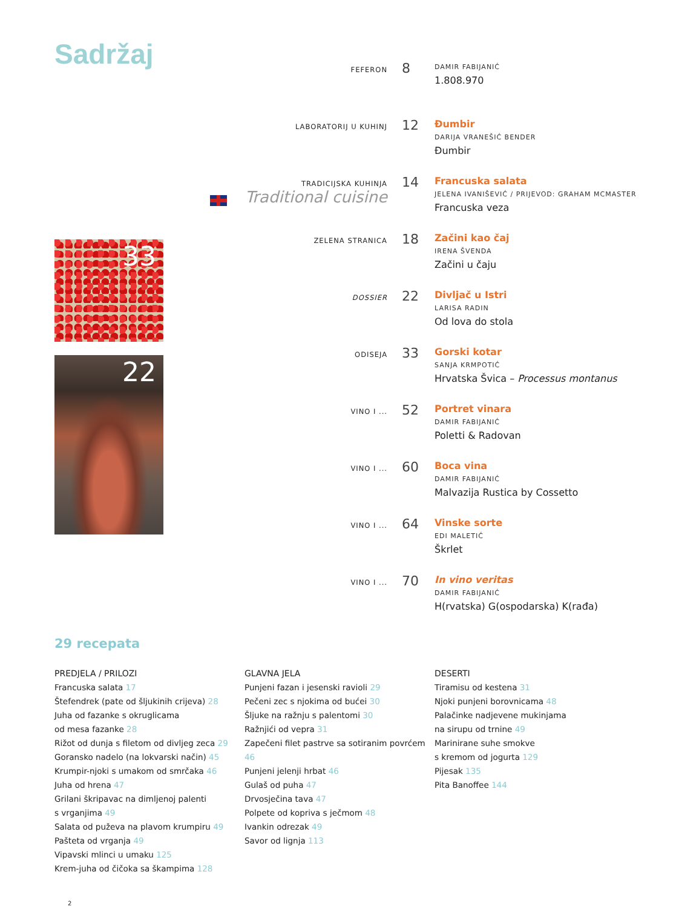Sadržaj
33
22
FEFERON
8
DAMIR FABIJANIĆ
1.808.970
LABORATORIJ U KUHINJ
12
Đumbir
DARIJA VRANEŠIĆ BENDER
Đumbir
TRADICIJSKA KUHINJA
Traditional cuisine
14
Francuska salata
JELENA IVANIŠEVIĆ / PRIJEVOD: GRAHAM MCMASTER
Francuska veza
ZELENA STRANICA
18
Začini kao čaj
IRENA ŠVENDA
Začini u čaju
DOSSIER
22
Divljač u Istri
LARISA RADIN
Od lova do stola
ODISEJA
33
Gorski kotar
SANJA KRMPOTIĆ
Hrvatska Švica – Processus montanus
VINO I ...
52
Portret vinara
DAMIR FABIJANIĆ
Poletti & Radovan
VINO I ...
60
Boca vina
DAMIR FABIJANIĆ
Malvazija Rustica by Cossetto
VINO I ...
64
Vinske sorte
EDI MALETIĆ
Škrlet
VINO I ...
70
In vino veritas
DAMIR FABIJANIĆ
H(rvatska) G(ospodarska) K(rađa)
29 recepata
PREDJELA / PRILOZI
Francuska salata 17
Štefendrek (pate od šljukinih crijeva) 28
Juha od fazanke s okruglicama
od mesa fazanke 28
Rižot od dunja s filetom od divljeg zeca 29
Goransko nadelo (na lokvarski način) 45
Krumpir-njoki s umakom od smrčaka 46
Juha od hrena 47
Grilani škripavac na dimljenoj palenti
s vrganjima 49
Salata od puževa na plavom krumpiru 49
Pašteta od vrganja 49
Vipavski mlinci u umaku 125
Krem-juha od čičoka sa škampima 128
GLAVNA JELA
Punjeni fazan i jesenski ravioli 29
Pečeni zec s njokima od bućei 30
Šljuke na ražnju s palentomi 30
Ražnjići od vepra 31
Zapečeni filet pastrve sa sotiranim povrćem 46
Punjeni jelenji hrbat 46
Gulaš od puha 47
Drvosječina tava 47
Polpete od kopriva s ječmom 48
Ivankin odrezak 49
Savor od lignja 113
DESERTI
Tiramisu od kestena 31
Njoki punjeni borovnicama 48
Palačinke nadjevene mukinjama
na sirupu od trnine 49
Marinirane suhe smokve
s kremom od jogurta 129
Pijesak 135
Pita Banoffee 144
2